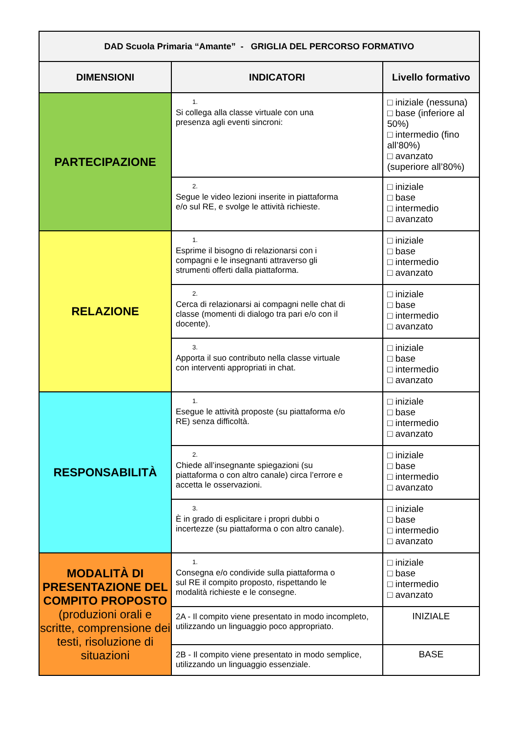| DAD Scuola Primaria “Amante” - GRIGLIA DEL PERCORSO FORMATIVO | | |
| DIMENSIONI | INDICATORI | Livello formativo |
| PARTECIPAZIONE | 1. Si collega alla classe virtuale con una presenza agli eventi sincroni: | □ iniziale (nessuna) □ base (inferiore al 50%) □ intermedio (fino all’80%) □ avanzato (superiore all’80%) |
| | 2. Segue le video lezioni inserite in piattaforma e/o sul RE, e svolge le attività richieste. | □ iniziale □ base □ intermedio □ avanzato |
| RELAZIONE | 1. Esprime il bisogno di relazionarsi con i compagni e le insegnanti attraverso gli strumenti offerti dalla piattaforma. | □ iniziale □ base □ intermedio □ avanzato |
| | 2. Cerca di relazionarsi ai compagni nelle chat di classe (momenti di dialogo tra pari e/o con il docente). | □ iniziale □ base □ intermedio □ avanzato |
| | 3. Apporta il suo contributo nella classe virtuale con interventi appropriati in chat. | □ iniziale □ base □ intermedio □ avanzato |
| RESPONSABILITÀ | 1. Esegue le attività proposte (su piattaforma e/o RE) senza difficoltà. | □ iniziale □ base □ intermedio □ avanzato |
| | 2. Chiede all’insegnante spiegazioni (su piattaforma o con altro canale) circa l’errore e accetta le osservazioni. | □ iniziale □ base □ intermedio □ avanzato |
| | 3. È in grado di esplicitare i propri dubbi o incertezze (su piattaforma o con altro canale). | □ iniziale □ base □ intermedio □ avanzato |
| MODALITÀ DI PRESENTAZIONE DEL COMPITO PROPOSTO (produzioni orali e scritte, comprensione dei testi, risoluzione di situazioni | 1. Consegna e/o condivide sulla piattaforma o sul RE il compito proposto, rispettando le modalità richieste e le consegne. | □ iniziale □ base □ intermedio □ avanzato |
| | 2A - Il compito viene presentato in modo incompleto, utilizzando un linguaggio poco appropriato. | INIZIALE |
| | 2B - Il compito viene presentato in modo semplice, utilizzando un linguaggio essenziale. | BASE |